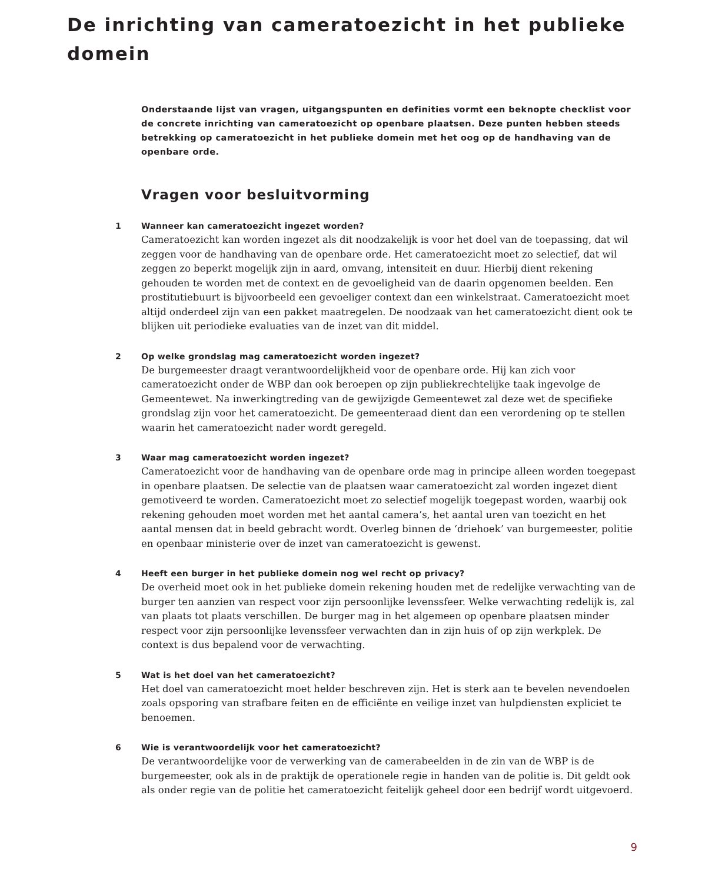De inrichting van cameratoezicht in het publieke domein
Onderstaande lijst van vragen, uitgangspunten en definities vormt een beknopte checklist voor de concrete inrichting van cameratoezicht op openbare plaatsen. Deze punten hebben steeds betrekking op cameratoezicht in het publieke domein met het oog op de handhaving van de openbare orde.
Vragen voor besluitvorming
1 Wanneer kan cameratoezicht ingezet worden?
Cameratoezicht kan worden ingezet als dit noodzakelijk is voor het doel van de toepassing, dat wil zeggen voor de handhaving van de openbare orde. Het cameratoezicht moet zo selectief, dat wil zeggen zo beperkt mogelijk zijn in aard, omvang, intensiteit en duur. Hierbij dient rekening gehouden te worden met de context en de gevoeligheid van de daarin opgenomen beelden. Een prostitutiebuurt is bijvoorbeeld een gevoeliger context dan een winkelstraat. Cameratoezicht moet altijd onderdeel zijn van een pakket maatregelen. De noodzaak van het cameratoezicht dient ook te blijken uit periodieke evaluaties van de inzet van dit middel.
2 Op welke grondslag mag cameratoezicht worden ingezet?
De burgemeester draagt verantwoordelijkheid voor de openbare orde. Hij kan zich voor cameratoezicht onder de WBP dan ook beroepen op zijn publiekrechtelijke taak ingevolge de Gemeentewet. Na inwerkingtreding van de gewijzigde Gemeentewet zal deze wet de specifieke grondslag zijn voor het cameratoezicht. De gemeenteraad dient dan een verordening op te stellen waarin het cameratoezicht nader wordt geregeld.
3 Waar mag cameratoezicht worden ingezet?
Cameratoezicht voor de handhaving van de openbare orde mag in principe alleen worden toegepast in openbare plaatsen. De selectie van de plaatsen waar cameratoezicht zal worden ingezet dient gemotiveerd te worden. Cameratoezicht moet zo selectief mogelijk toegepast worden, waarbij ook rekening gehouden moet worden met het aantal camera’s, het aantal uren van toezicht en het aantal mensen dat in beeld gebracht wordt. Overleg binnen de ‘driehoek’ van burgemeester, politie en openbaar ministerie over de inzet van cameratoezicht is gewenst.
4 Heeft een burger in het publieke domein nog wel recht op privacy?
De overheid moet ook in het publieke domein rekening houden met de redelijke verwachting van de burger ten aanzien van respect voor zijn persoonlijke levenssfeer. Welke verwachting redelijk is, zal van plaats tot plaats verschillen. De burger mag in het algemeen op openbare plaatsen minder respect voor zijn persoonlijke levenssfeer verwachten dan in zijn huis of op zijn werkplek. De context is dus bepalend voor de verwachting.
5 Wat is het doel van het cameratoezicht?
Het doel van cameratoezicht moet helder beschreven zijn. Het is sterk aan te bevelen nevendoelen zoals opsporing van strafbare feiten en de efficiënte en veilige inzet van hulpdiensten expliciet te benoemen.
6 Wie is verantwoordelijk voor het cameratoezicht?
De verantwoordelijke voor de verwerking van de camerabeelden in de zin van de WBP is de burgemeester, ook als in de praktijk de operationele regie in handen van de politie is. Dit geldt ook als onder regie van de politie het cameratoezicht feitelijk geheel door een bedrijf wordt uitgevoerd.
9